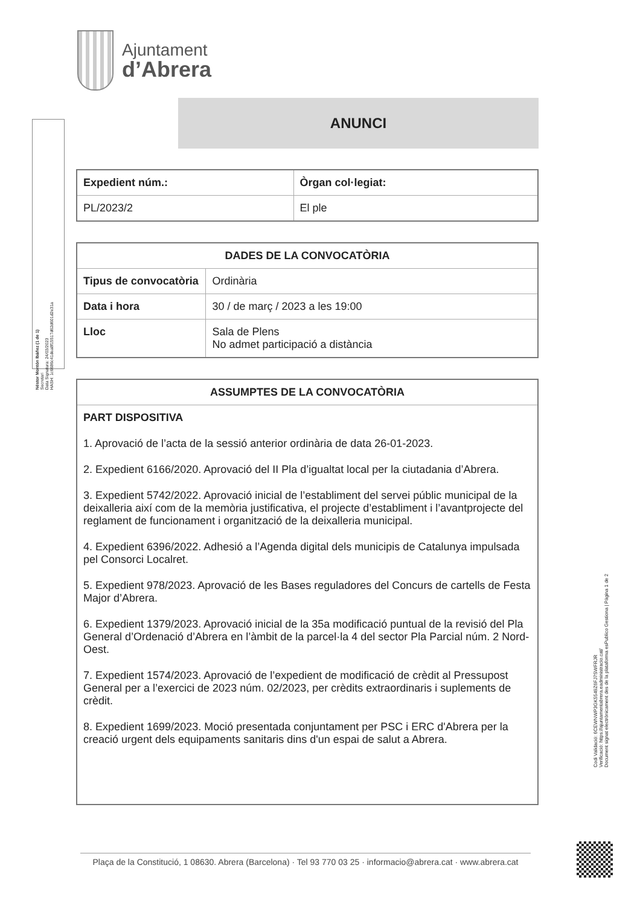Ajuntament
d’Abrera
Néstor Montón Ibáñez (1 de 1)
Secretari
Data Signatura: 24/03/2023
HASH: 1c6686c41dea8f15517d62d601d2e31a
ANUNCI
| Expedient núm.: | Òrgan col·legiat: |
| --- | --- |
| PL/2023/2 | El ple |
| DADES DE LA CONVOCATÒRIA | |
| --- | --- |
| Tipus de convocatòria | Ordinària |
| Data i hora | 30 / de març / 2023 a les 19:00 |
| Lloc | Sala de Plens No admet participació a distància |
| ASSUMPTES DE LA CONVOCATÒRIA |
| --- |
| PART DISPOSITIVA 1. Aprovació de l’acta de la sessió anterior ordinària de data 26-01-2023. 2. Expedient 6166/2020. Aprovació del II Pla d’igualtat local per la ciutadania d’Abrera. 3. Expedient 5742/2022. Aprovació inicial de l’establiment del servei públic municipal de la deixalleria així com de la memòria justificativa, el projecte d’establiment i l’avantprojecte del reglament de funcionament i organització de la deixalleria municipal. 4. Expedient 6396/2022. Adhesió a l’Agenda digital dels municipis de Catalunya impulsada pel Consorci Localret. 5. Expedient 978/2023. Aprovació de les Bases reguladores del Concurs de cartells de Festa Major d’Abrera. 6. Expedient 1379/2023. Aprovació inicial de la 35a modificació puntual de la revisió del Pla General d’Ordenació d’Abrera en l’àmbit de la parcel·la 4 del sector Pla Parcial núm. 2 Nord-Oest. 7. Expedient 1574/2023. Aprovació de l’expedient de modificació de crèdit al Pressupost General per a l’exercici de 2023 núm. 02/2023, per crèdits extraordinaris i suplements de crèdit. 8. Expedient 1699/2023. Moció presentada conjuntament per PSC i ERC d'Abrera per la creació urgent dels equipaments sanitaris dins d'un espai de salut a Abrera. |
Codi Validació: 6CEWNWP3GK5549Z6FJ7SWFRJR
Verificació: https://ajuntamentabrera.eadministracio.cat/
Document signat electrònicament des de la plataforma esPublico Gestiona | Pàgina 1 de 2
Plaça de la Constitució, 1 08630. Abrera (Barcelona) · Tel 93 770 03 25 · informacio@abrera.cat · www.abrera.cat